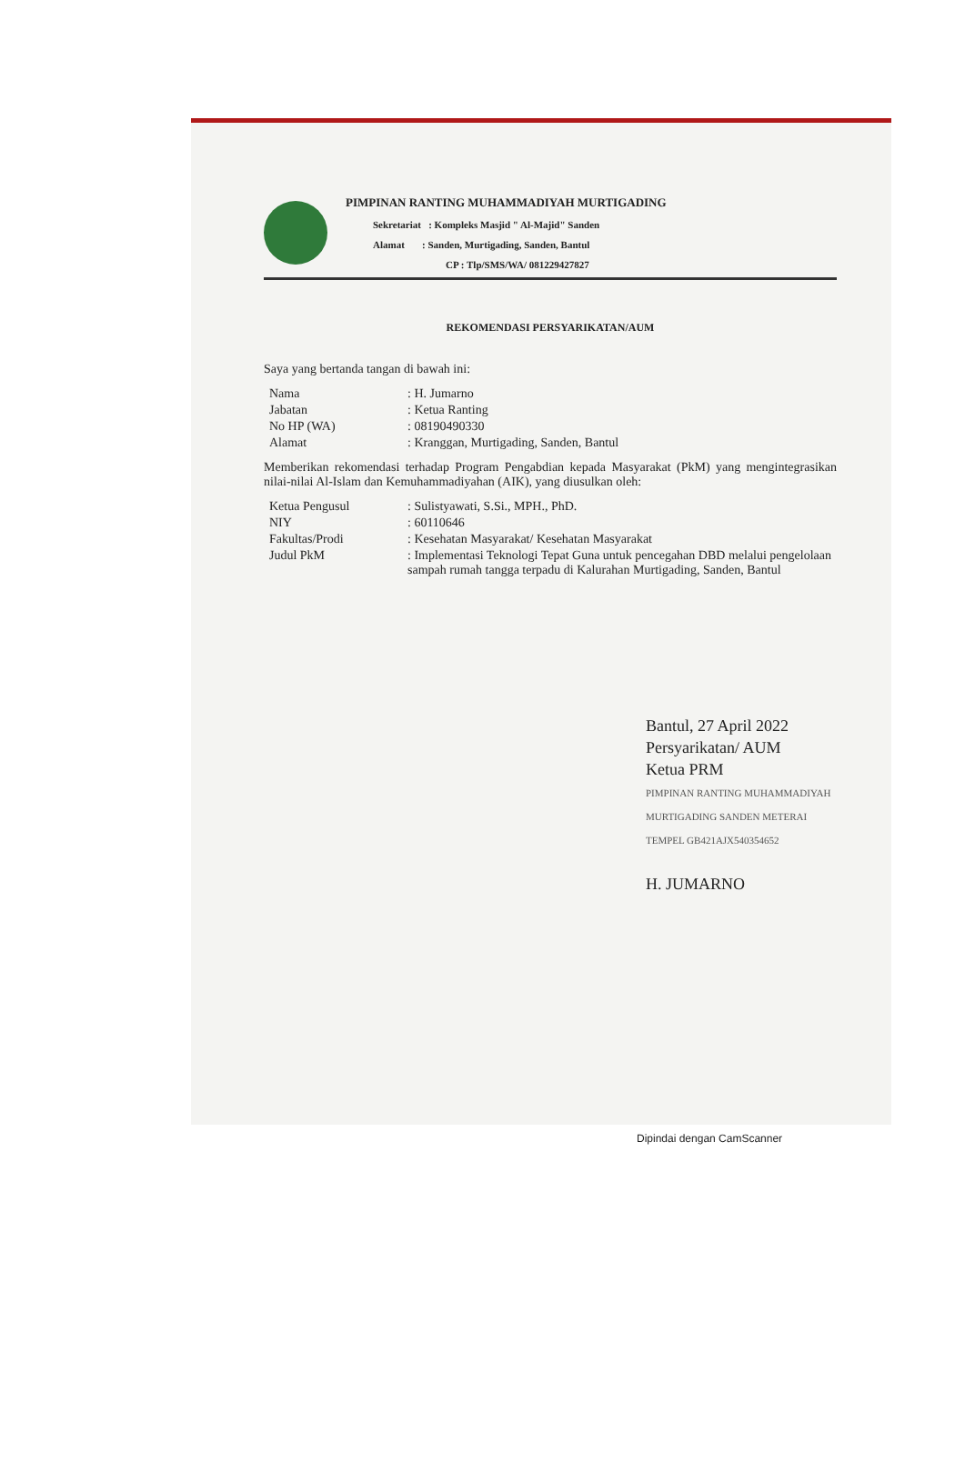PIMPINAN RANTING MUHAMMADIYAH MURTIGADING
Sekretariat : Kompleks Masjid " Al-Majid" Sanden
Alamat : Sanden, Murtigading, Sanden, Bantul
CP : Tlp/SMS/WA/ 081229427827
REKOMENDASI PERSYARIKATAN/AUM
Saya yang bertanda tangan di bawah ini:
| Nama | : H. Jumarno |
| Jabatan | : Ketua Ranting |
| No HP (WA) | : 08190490330 |
| Alamat | : Kranggan, Murtigading, Sanden, Bantul |
Memberikan rekomendasi terhadap Program Pengabdian kepada Masyarakat (PkM) yang mengintegrasikan nilai-nilai Al-Islam dan Kemuhammadiyahan (AIK), yang diusulkan oleh:
| Ketua Pengusul | : Sulistyawati, S.Si., MPH., PhD. |
| NIY | : 60110646 |
| Fakultas/Prodi | : Kesehatan Masyarakat/ Kesehatan Masyarakat |
| Judul PkM | : Implementasi Teknologi Tepat Guna untuk pencegahan DBD melalui pengelolaan sampah rumah tangga terpadu di Kalurahan Murtigading, Sanden, Bantul |
Bantul, 27 April 2022
Persyarikatan/ AUM
Ketua PRM
PIMPINAN RANTING MUHAMMADIYAH MURTIGADING SANDEN METERAI TEMPEL GB421AJX540354652
H. JUMARNO
Dipindai dengan CamScanner